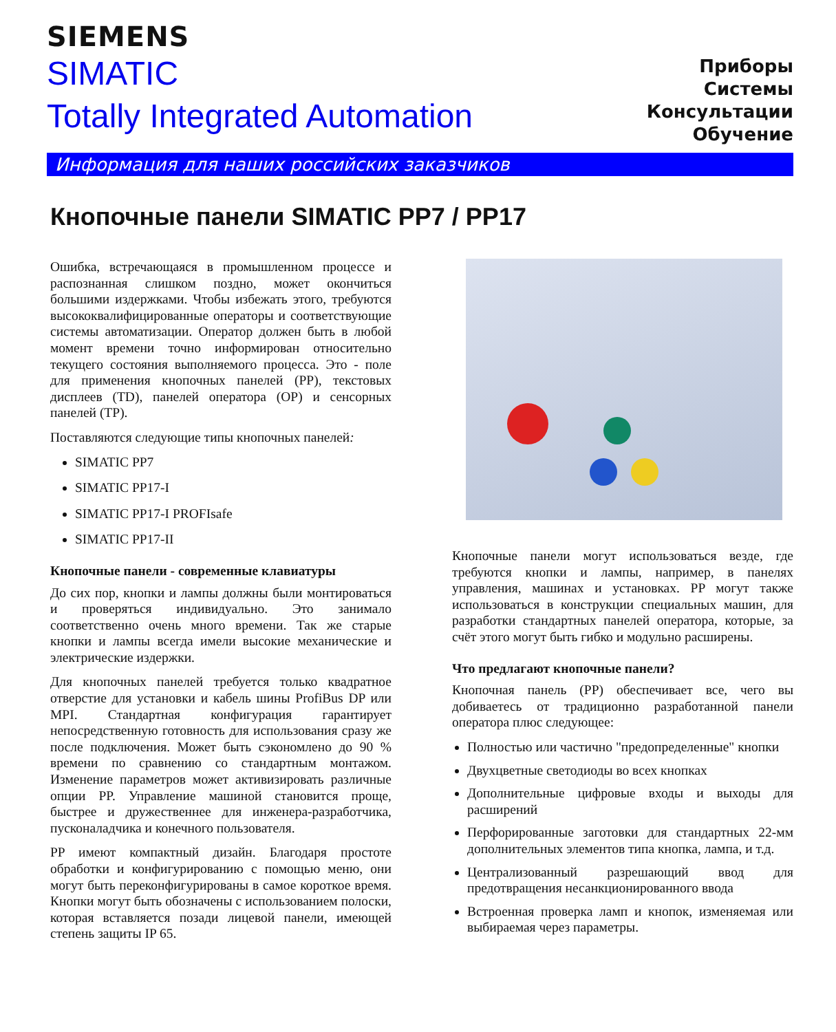SIEMENS
SIMATIC
Totally Integrated Automation
Приборы
Системы
Консультации
Обучение
Информация для наших российских заказчиков
Кнопочные панели SIMATIC PP7 / PP17
Ошибка, встречающаяся в промышленном процессе и распознанная слишком поздно, может окончиться большими издержками. Чтобы избежать этого, требуются высококвалифицированные операторы и соответствующие системы автоматизации. Оператор должен быть в любой момент времени точно информирован относительно текущего состояния выполняемого процесса. Это - поле для применения кнопочных панелей (PP), текстовых дисплеев (TD), панелей оператора (OP) и сенсорных панелей (TP).
Поставляются следующие типы кнопочных панелей:
SIMATIC PP7
SIMATIC PP17-I
SIMATIC PP17-I PROFIsafe
SIMATIC PP17-II
Кнопочные панели - современные клавиатуры
До сих пор, кнопки и лампы должны были монтироваться и проверяться индивидуально. Это занимало соответственно очень много времени. Так же старые кнопки и лампы всегда имели высокие механические и электрические издержки.
Для кнопочных панелей требуется только квадратное отверстие для установки и кабель шины ProfiBus DP или MPI. Стандартная конфигурация гарантирует непосредственную готовность для использования сразу же после подключения. Может быть сэкономлено до 90 % времени по сравнению со стандартным монтажом. Изменение параметров может активизировать различные опции PP. Управление машиной становится проще, быстрее и дружественнее для инженера-разработчика, пусконаладчика и конечного пользователя.
PP имеют компактный дизайн. Благодаря простоте обработки и конфигурированию с помощью меню, они могут быть переконфигурированы в самое короткое время. Кнопки могут быть обозначены с использованием полоски, которая вставляется позади лицевой панели, имеющей степень защиты IP 65.
Кнопочные панели могут использоваться везде, где требуются кнопки и лампы, например, в панелях управления, машинах и установках. PP могут также использоваться в конструкции специальных машин, для разработки стандартных панелей оператора, которые, за счёт этого могут быть гибко и модульно расширены.
Что предлагают кнопочные панели?
Кнопочная панель (PP) обеспечивает все, чего вы добиваетесь от традиционно разработанной панели оператора плюс следующее:
Полностью или частично "предопределенные" кнопки
Двухцветные светодиоды во всех кнопках
Дополнительные цифровые входы и выходы для расширений
Перфорированные заготовки для стандартных 22-мм дополнительных элементов типа кнопка, лампа, и т.д.
Централизованный разрешающий ввод для предотвращения несанкционированного ввода
Встроенная проверка ламп и кнопок, изменяемая или выбираемая через параметры.